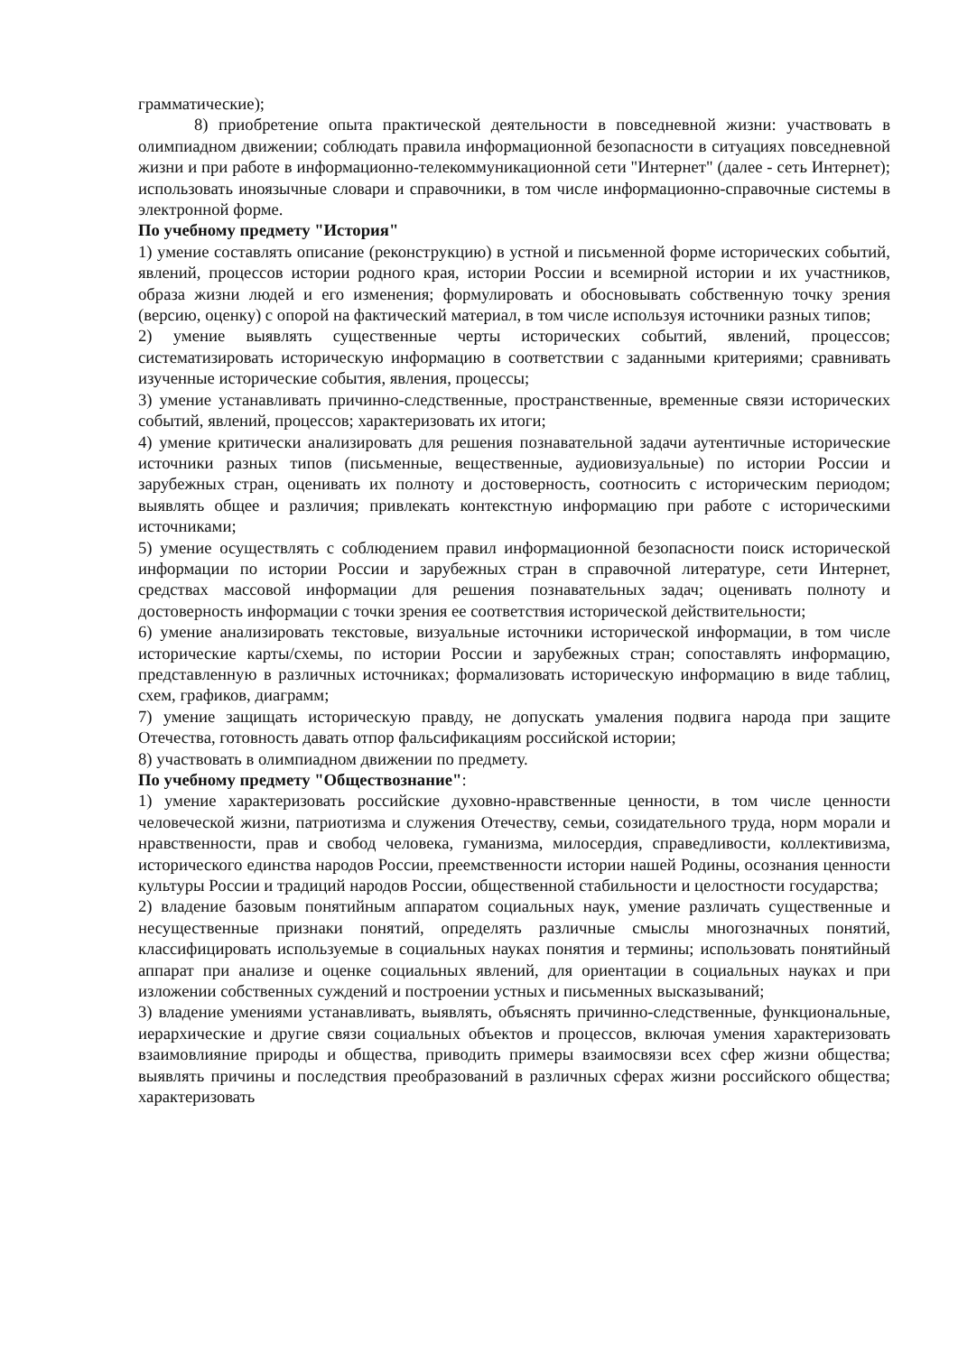грамматические);
8) приобретение опыта практической деятельности в повседневной жизни: участвовать в олимпиадном движении; соблюдать правила информационной безопасности в ситуациях повседневной жизни и при работе в информационно-телекоммуникационной сети "Интернет" (далее - сеть Интернет); использовать иноязычные словари и справочники, в том числе информационно-справочные системы в электронной форме.
По учебному предмету "История"
1) умение составлять описание (реконструкцию) в устной и письменной форме исторических событий, явлений, процессов истории родного края, истории России и всемирной истории и их участников, образа жизни людей и его изменения; формулировать и обосновывать собственную точку зрения (версию, оценку) с опорой на фактический материал, в том числе используя источники разных типов;
2) умение выявлять существенные черты исторических событий, явлений, процессов; систематизировать историческую информацию в соответствии с заданными критериями; сравнивать изученные исторические события, явления, процессы;
3) умение устанавливать причинно-следственные, пространственные, временные связи исторических событий, явлений, процессов; характеризовать их итоги;
4) умение критически анализировать для решения познавательной задачи аутентичные исторические источники разных типов (письменные, вещественные, аудиовизуальные) по истории России и зарубежных стран, оценивать их полноту и достоверность, соотносить с историческим периодом; выявлять общее и различия; привлекать контекстную информацию при работе с историческими источниками;
5) умение осуществлять с соблюдением правил информационной безопасности поиск исторической информации по истории России и зарубежных стран в справочной литературе, сети Интернет, средствах массовой информации для решения познавательных задач; оценивать полноту и достоверность информации с точки зрения ее соответствия исторической действительности;
6) умение анализировать текстовые, визуальные источники исторической информации, в том числе исторические карты/схемы, по истории России и зарубежных стран; сопоставлять информацию, представленную в различных источниках; формализовать историческую информацию в виде таблиц, схем, графиков, диаграмм;
7) умение защищать историческую правду, не допускать умаления подвига народа при защите Отечества, готовность давать отпор фальсификациям российской истории;
8) участвовать в олимпиадном движении по предмету.
По учебному предмету "Обществознание":
1) умение характеризовать российские духовно-нравственные ценности, в том числе ценности человеческой жизни, патриотизма и служения Отечеству, семьи, созидательного труда, норм морали и нравственности, прав и свобод человека, гуманизма, милосердия, справедливости, коллективизма, исторического единства народов России, преемственности истории нашей Родины, осознания ценности культуры России и традиций народов России, общественной стабильности и целостности государства;
2) владение базовым понятийным аппаратом социальных наук, умение различать существенные и несущественные признаки понятий, определять различные смыслы многозначных понятий, классифицировать используемые в социальных науках понятия и термины; использовать понятийный аппарат при анализе и оценке социальных явлений, для ориентации в социальных науках и при изложении собственных суждений и построении устных и письменных высказываний;
3) владение умениями устанавливать, выявлять, объяснять причинно-следственные, функциональные, иерархические и другие связи социальных объектов и процессов, включая умения характеризовать взаимовлияние природы и общества, приводить примеры взаимосвязи всех сфер жизни общества; выявлять причины и последствия преобразований в различных сферах жизни российского общества; характеризовать